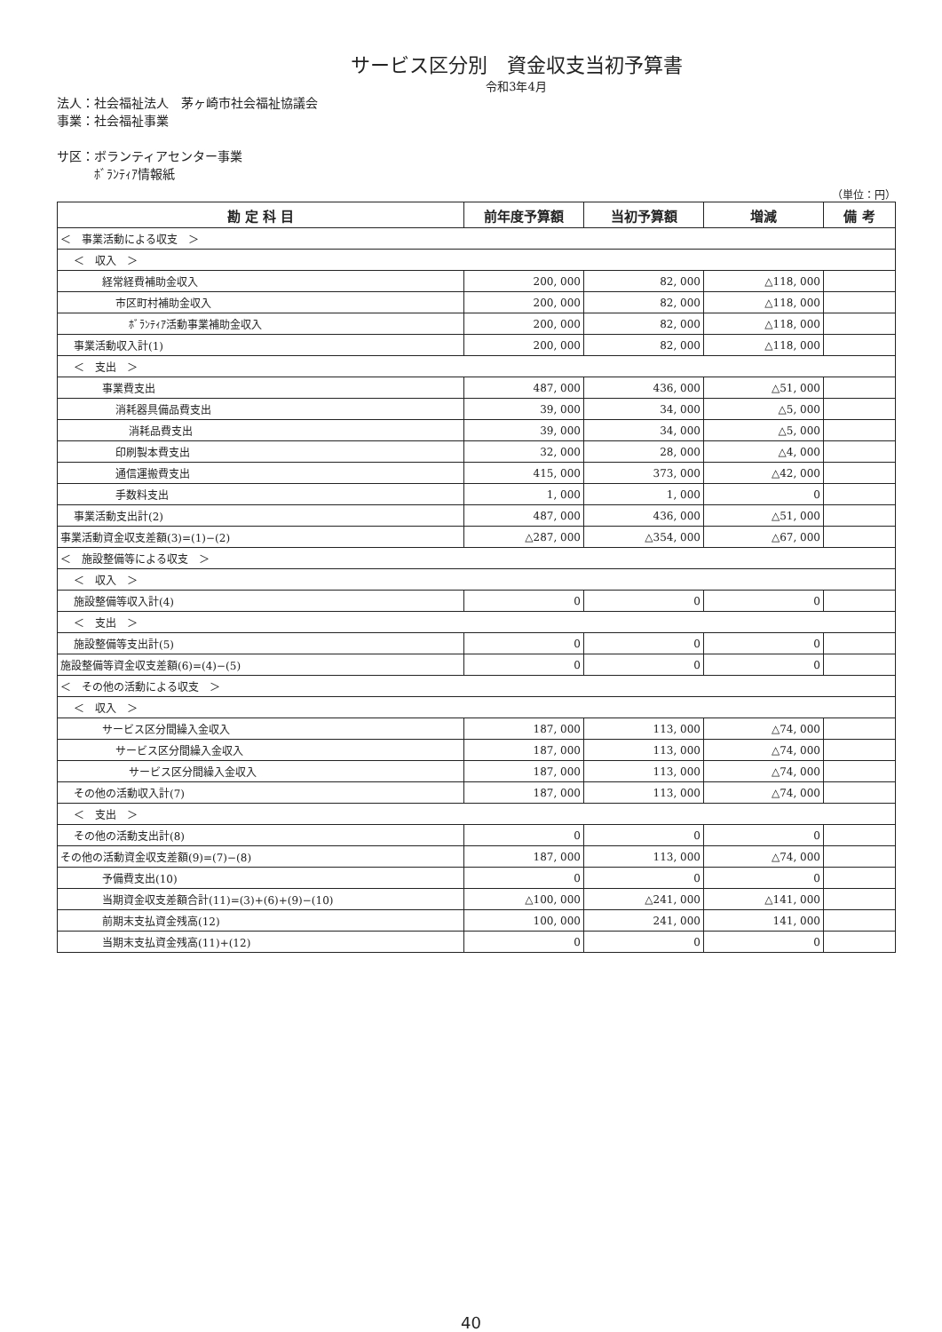サービス区分別　資金収支当初予算書
令和3年4月
法人：社会福祉法人　茅ヶ崎市社会福祉協議会
事業：社会福祉事業
サ区：ボランティアセンター事業
　　　ﾎﾞﾗﾝﾃｨｱ情報紙
（単位：円）
| 勘 定 科 目 | 前年度予算額 | 当初予算額 | 増減 | 備 考 |
| --- | --- | --- | --- | --- |
| ＜ 事業活動による収支 ＞ | | | | |
| ＜ 収入 ＞ | | | | |
| 経常経費補助金収入 | 200, 000 | 82, 000 | △118, 000 | |
| 市区町村補助金収入 | 200, 000 | 82, 000 | △118, 000 | |
| ﾎﾞﾗﾝﾃｨｱ活動事業補助金収入 | 200, 000 | 82, 000 | △118, 000 | |
| 事業活動収入計(1) | 200, 000 | 82, 000 | △118, 000 | |
| ＜ 支出 ＞ | | | | |
| 事業費支出 | 487, 000 | 436, 000 | △51, 000 | |
| 消耗器具備品費支出 | 39, 000 | 34, 000 | △5, 000 | |
| 消耗品費支出 | 39, 000 | 34, 000 | △5, 000 | |
| 印刷製本費支出 | 32, 000 | 28, 000 | △4, 000 | |
| 通信運搬費支出 | 415, 000 | 373, 000 | △42, 000 | |
| 手数料支出 | 1, 000 | 1, 000 | 0 | |
| 事業活動支出計(2) | 487, 000 | 436, 000 | △51, 000 | |
| 事業活動資金収支差額(3)=(1)−(2) | △287, 000 | △354, 000 | △67, 000 | |
| ＜ 施設整備等による収支 ＞ | | | | |
| ＜ 収入 ＞ | | | | |
| 施設整備等収入計(4) | 0 | 0 | 0 | |
| ＜ 支出 ＞ | | | | |
| 施設整備等支出計(5) | 0 | 0 | 0 | |
| 施設整備等資金収支差額(6)=(4)−(5) | 0 | 0 | 0 | |
| ＜ その他の活動による収支 ＞ | | | | |
| ＜ 収入 ＞ | | | | |
| サービス区分間繰入金収入 | 187, 000 | 113, 000 | △74, 000 | |
| サービス区分間繰入金収入 | 187, 000 | 113, 000 | △74, 000 | |
| サービス区分間繰入金収入 | 187, 000 | 113, 000 | △74, 000 | |
| その他の活動収入計(7) | 187, 000 | 113, 000 | △74, 000 | |
| ＜ 支出 ＞ | | | | |
| その他の活動支出計(8) | 0 | 0 | 0 | |
| その他の活動資金収支差額(9)=(7)−(8) | 187, 000 | 113, 000 | △74, 000 | |
| 予備費支出(10) | 0 | 0 | 0 | |
| 当期資金収支差額合計(11)=(3)+(6)+(9)−(10) | △100, 000 | △241, 000 | △141, 000 | |
| 前期末支払資金残高(12) | 100, 000 | 241, 000 | 141, 000 | |
| 当期末支払資金残高(11)+(12) | 0 | 0 | 0 | |
40